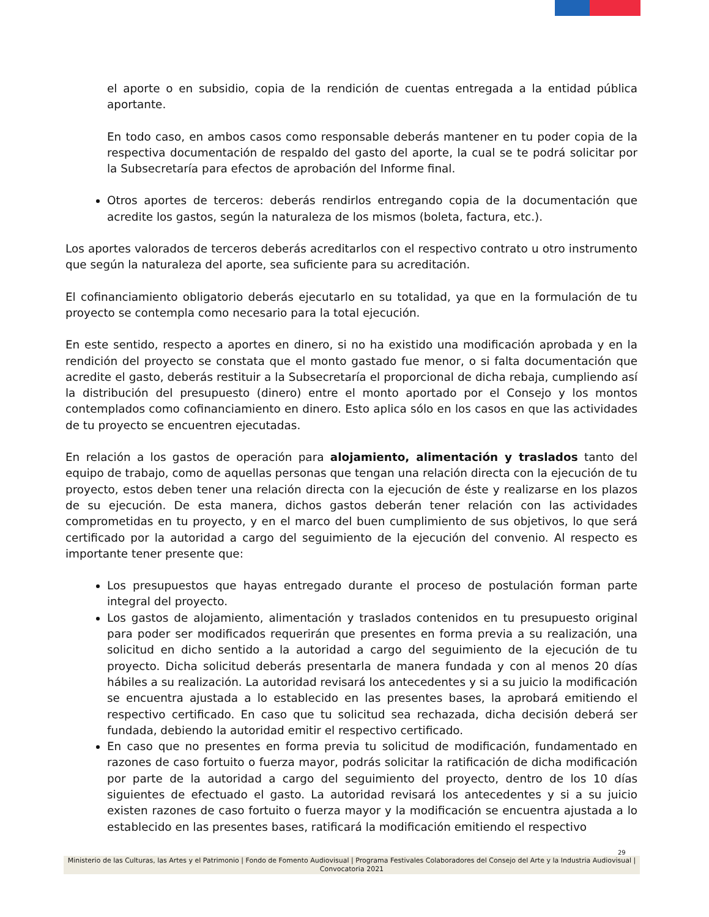el aporte o en subsidio, copia de la rendición de cuentas entregada a la entidad pública aportante.
En todo caso, en ambos casos como responsable deberás mantener en tu poder copia de la respectiva documentación de respaldo del gasto del aporte, la cual se te podrá solicitar por la Subsecretaría para efectos de aprobación del Informe final.
Otros aportes de terceros: deberás rendirlos entregando copia de la documentación que acredite los gastos, según la naturaleza de los mismos (boleta, factura, etc.).
Los aportes valorados de terceros deberás acreditarlos con el respectivo contrato u otro instrumento que según la naturaleza del aporte, sea suficiente para su acreditación.
El cofinanciamiento obligatorio deberás ejecutarlo en su totalidad, ya que en la formulación de tu proyecto se contempla como necesario para la total ejecución.
En este sentido, respecto a aportes en dinero, si no ha existido una modificación aprobada y en la rendición del proyecto se constata que el monto gastado fue menor, o si falta documentación que acredite el gasto, deberás restituir a la Subsecretaría el proporcional de dicha rebaja, cumpliendo así la distribución del presupuesto (dinero) entre el monto aportado por el Consejo y los montos contemplados como cofinanciamiento en dinero. Esto aplica sólo en los casos en que las actividades de tu proyecto se encuentren ejecutadas.
En relación a los gastos de operación para alojamiento, alimentación y traslados tanto del equipo de trabajo, como de aquellas personas que tengan una relación directa con la ejecución de tu proyecto, estos deben tener una relación directa con la ejecución de éste y realizarse en los plazos de su ejecución. De esta manera, dichos gastos deberán tener relación con las actividades comprometidas en tu proyecto, y en el marco del buen cumplimiento de sus objetivos, lo que será certificado por la autoridad a cargo del seguimiento de la ejecución del convenio. Al respecto es importante tener presente que:
Los presupuestos que hayas entregado durante el proceso de postulación forman parte integral del proyecto.
Los gastos de alojamiento, alimentación y traslados contenidos en tu presupuesto original para poder ser modificados requerirán que presentes en forma previa a su realización, una solicitud en dicho sentido a la autoridad a cargo del seguimiento de la ejecución de tu proyecto. Dicha solicitud deberás presentarla de manera fundada y con al menos 20 días hábiles a su realización. La autoridad revisará los antecedentes y si a su juicio la modificación se encuentra ajustada a lo establecido en las presentes bases, la aprobará emitiendo el respectivo certificado. En caso que tu solicitud sea rechazada, dicha decisión deberá ser fundada, debiendo la autoridad emitir el respectivo certificado.
En caso que no presentes en forma previa tu solicitud de modificación, fundamentado en razones de caso fortuito o fuerza mayor, podrás solicitar la ratificación de dicha modificación por parte de la autoridad a cargo del seguimiento del proyecto, dentro de los 10 días siguientes de efectuado el gasto. La autoridad revisará los antecedentes y si a su juicio existen razones de caso fortuito o fuerza mayor y la modificación se encuentra ajustada a lo establecido en las presentes bases, ratificará la modificación emitiendo el respectivo
29
Ministerio de las Culturas, las Artes y el Patrimonio | Fondo de Fomento Audiovisual | Programa Festivales Colaboradores del Consejo del Arte y la Industria Audiovisual | Convocatoria 2021